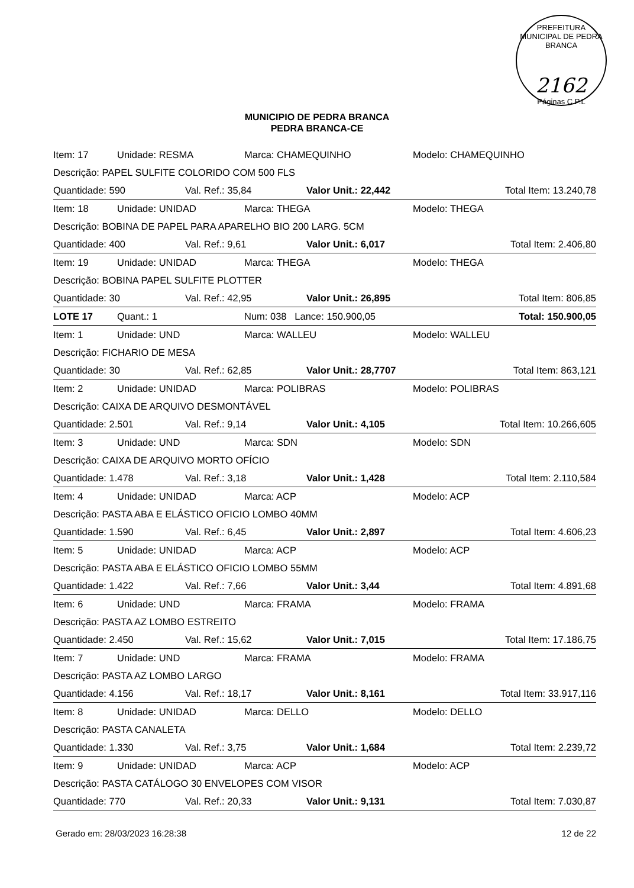PREFEITURA MUNICIPAL DE PEDRA BRANCA
2162
Páginas C.P.L
MUNICIPIO DE PEDRA BRANCA
PEDRA BRANCA-CE
| Item: 17 | Unidade: RESMA | | Marca: CHAMEQUINHO | | Modelo: CHAMEQUINHO |
| Descrição: PAPEL SULFITE COLORIDO COM 500 FLS | | | | | |
| Quantidade: 590 | | Val. Ref.: 35,84 | | Valor Unit.: 22,442 | Total Item: 13.240,78 |
| Item: 18 | Unidade: UNIDAD | | Marca: THEGA | | Modelo: THEGA |
| Descrição: BOBINA DE PAPEL PARA APARELHO BIO 200 LARG. 5CM | | | | | |
| Quantidade: 400 | | Val. Ref.: 9,61 | | Valor Unit.: 6,017 | Total Item: 2.406,80 |
| Item: 19 | Unidade: UNIDAD | | Marca: THEGA | | Modelo: THEGA |
| Descrição: BOBINA PAPEL SULFITE PLOTTER | | | | | |
| Quantidade: 30 | | Val. Ref.: 42,95 | | Valor Unit.: 26,895 | Total Item: 806,85 |
| LOTE 17 | Quant.: 1 | | Num: 038 Lance: 150.900,05 | | Total: 150.900,05 |
| Item: 1 | Unidade: UND | | Marca: WALLEU | | Modelo: WALLEU |
| Descrição: FICHARIO DE MESA | | | | | |
| Quantidade: 30 | | Val. Ref.: 62,85 | | Valor Unit.: 28,7707 | Total Item: 863,121 |
| Item: 2 | Unidade: UNIDAD | | Marca: POLIBRAS | | Modelo: POLIBRAS |
| Descrição: CAIXA DE ARQUIVO DESMONTÁVEL | | | | | |
| Quantidade: 2.501 | | Val. Ref.: 9,14 | | Valor Unit.: 4,105 | Total Item: 10.266,605 |
| Item: 3 | Unidade: UND | | Marca: SDN | | Modelo: SDN |
| Descrição: CAIXA DE ARQUIVO MORTO OFÍCIO | | | | | |
| Quantidade: 1.478 | | Val. Ref.: 3,18 | | Valor Unit.: 1,428 | Total Item: 2.110,584 |
| Item: 4 | Unidade: UNIDAD | | Marca: ACP | | Modelo: ACP |
| Descrição: PASTA ABA E ELÁSTICO OFICIO LOMBO 40MM | | | | | |
| Quantidade: 1.590 | | Val. Ref.: 6,45 | | Valor Unit.: 2,897 | Total Item: 4.606,23 |
| Item: 5 | Unidade: UNIDAD | | Marca: ACP | | Modelo: ACP |
| Descrição: PASTA ABA E ELÁSTICO OFICIO LOMBO 55MM | | | | | |
| Quantidade: 1.422 | | Val. Ref.: 7,66 | | Valor Unit.: 3,44 | Total Item: 4.891,68 |
| Item: 6 | Unidade: UND | | Marca: FRAMA | | Modelo: FRAMA |
| Descrição: PASTA AZ LOMBO ESTREITO | | | | | |
| Quantidade: 2.450 | | Val. Ref.: 15,62 | | Valor Unit.: 7,015 | Total Item: 17.186,75 |
| Item: 7 | Unidade: UND | | Marca: FRAMA | | Modelo: FRAMA |
| Descrição: PASTA AZ LOMBO LARGO | | | | | |
| Quantidade: 4.156 | | Val. Ref.: 18,17 | | Valor Unit.: 8,161 | Total Item: 33.917,116 |
| Item: 8 | Unidade: UNIDAD | | Marca: DELLO | | Modelo: DELLO |
| Descrição: PASTA CANALETA | | | | | |
| Quantidade: 1.330 | | Val. Ref.: 3,75 | | Valor Unit.: 1,684 | Total Item: 2.239,72 |
| Item: 9 | Unidade: UNIDAD | | Marca: ACP | | Modelo: ACP |
| Descrição: PASTA CATÁLOGO 30 ENVELOPES COM VISOR | | | | | |
| Quantidade: 770 | | Val. Ref.: 20,33 | | Valor Unit.: 9,131 | Total Item: 7.030,87 |
Gerado em: 28/03/2023 16:28:38 12 de 22